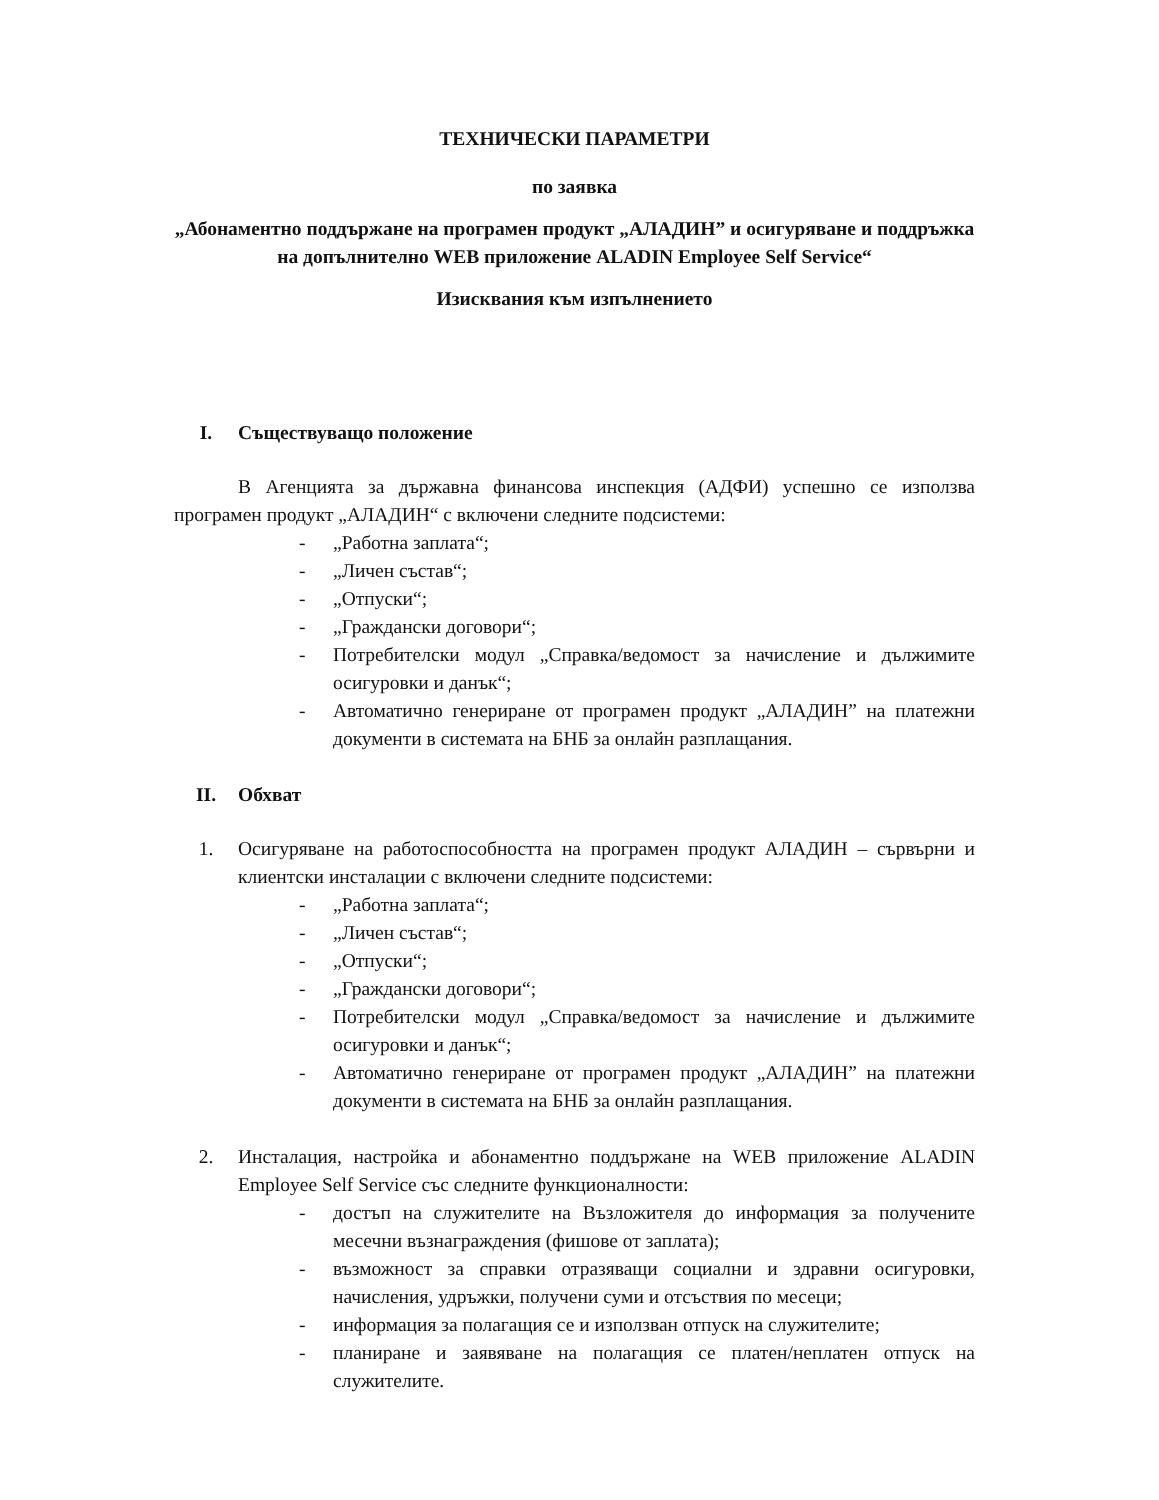ТЕХНИЧЕСКИ ПАРАМЕТРИ
по заявка
„Абонаментно поддържане на програмен продукт „АЛАДИН” и осигуряване и поддръжка на допълнително WEB приложение ALADIN Employee Self Service“
Изисквания към изпълнението
I. Съществуващо положение
В Агенцията за държавна финансова инспекция (АДФИ) успешно се използва програмен продукт „АЛАДИН“ с включени следните подсистеми:
- „Работна заплата“;
- „Личен състав“;
- „Отпуски“;
- „Граждански договори“;
- Потребителски модул „Справка/ведомост за начисление и дължимите осигуровки и данък“;
- Автоматично генериране от програмен продукт „АЛАДИН” на платежни документи в системата на БНБ за онлайн разплащания.
II. Обхват
1. Осигуряване на работоспособността на програмен продукт АЛАДИН – сървърни и клиентски инсталации с включени следните подсистеми:
- „Работна заплата“;
- „Личен състав“;
- „Отпуски“;
- „Граждански договори“;
- Потребителски модул „Справка/ведомост за начисление и дължимите осигуровки и данък“;
- Автоматично генериране от програмен продукт „АЛАДИН” на платежни документи в системата на БНБ за онлайн разплащания.
2. Инсталация, настройка и абонаментно поддържане на WEB приложение ALADIN Employee Self Service със следните функционалности:
- достъп на служителите на Възложителя до информация за получените месечни възнаграждения (фишове от заплата);
- възможност за справки отразяващи социални и здравни осигуровки, начисления, удръжки, получени суми и отсъствия по месеци;
- информация за полагащия се и използван отпуск на служителите;
- планиране и заявяване на полагащия се платен/неплатен отпуск на служителите.